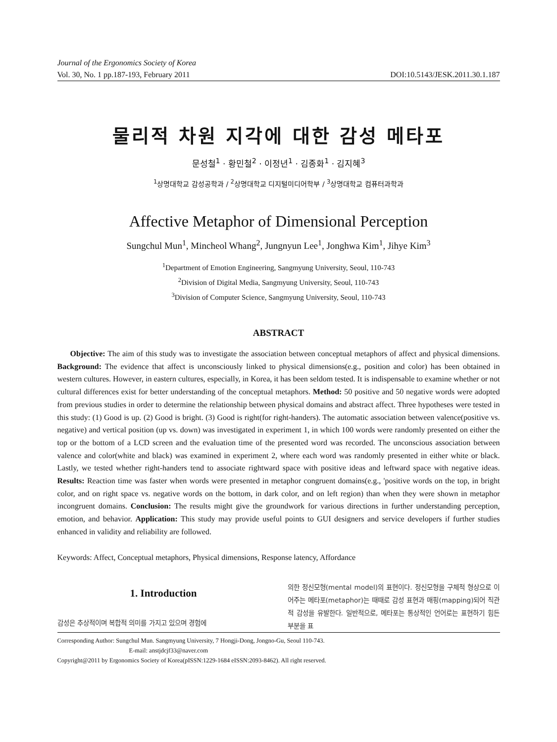Journal of the Ergonomics Society of Korea
Vol. 30, No. 1 pp.187-193, February 2011 DOI:10.5143/JESK.2011.30.1.187
물리적 차원 지각에 대한 감성 메타포
문성철<sup>1</sup> · 황민철<sup>2</sup> · 이정년<sup>1</sup> · 김종화<sup>1</sup> · 김지혜<sup>3</sup>
<sup>1</sup> 상명대학교 감성공학과 / <sup>2</sup>상명대학교 디지털미디어학부 / <sup>3</sup>상명대학교 컴퓨터과학과
Affective Metaphor of Dimensional Perception
Sungchul Mun<sup>1</sup>, Mincheol Whang<sup>2</sup>, Jungnyun Lee<sup>1</sup>, Jonghwa Kim<sup>1</sup>, Jihye Kim<sup>3</sup>
<sup>1</sup> Department of Emotion Engineering, Sangmyung University, Seoul, 110-743
<sup>2</sup> Division of Digital Media, Sangmyung University, Seoul, 110-743
<sup>3</sup> Division of Computer Science, Sangmyung University, Seoul, 110-743
ABSTRACT
Objective: The aim of this study was to investigate the association between conceptual metaphors of affect and physical dimensions. Background: The evidence that affect is unconsciously linked to physical dimensions(e.g., position and color) has been obtained in western cultures. However, in eastern cultures, especially, in Korea, it has been seldom tested. It is indispensable to examine whether or not cultural differences exist for better understanding of the conceptual metaphors. Method: 50 positive and 50 negative words were adopted from previous studies in order to determine the relationship between physical domains and abstract affect. Three hypotheses were tested in this study: (1) Good is up. (2) Good is bright. (3) Good is right(for right-handers). The automatic association between valence(positive vs. negative) and vertical position (up vs. down) was investigated in experiment 1, in which 100 words were randomly presented on either the top or the bottom of a LCD screen and the evaluation time of the presented word was recorded. The unconscious association between valence and color(white and black) was examined in experiment 2, where each word was randomly presented in either white or black. Lastly, we tested whether right-handers tend to associate rightward space with positive ideas and leftward space with negative ideas. Results: Reaction time was faster when words were presented in metaphor congruent domains(e.g., 'positive words on the top, in bright color, and on right space vs. negative words on the bottom, in dark color, and on left region) than when they were shown in metaphor incongruent domains. Conclusion: The results might give the groundwork for various directions in further understanding perception, emotion, and behavior. Application: This study may provide useful points to GUI designers and service developers if further studies enhanced in validity and reliability are followed.
Keywords: Affect, Conceptual metaphors, Physical dimensions, Response latency, Affordance
1. Introduction
감성은 추상적이며 복합적 의미를 가지고 있으며 경험에
의한 정신모형(mental model)의 표현이다. 정신모형을 구체적 형상으로 이어주는 메타포(metaphor)는 때때로 감성 표현과 매핑(mapping)되어 직관적 감성을 유발한다. 일반적으로, 메타포는 통상적인 언어로는 표현하기 힘든 부분을 표
Corresponding Author: Sungchul Mun. Sangmyung University, 7 Hongji-Dong, Jongno-Gu, Seoul 110-743.
E-mail: anstjdcjf33@naver.com
Copyright@2011 by Ergonomics Society of Korea(pISSN:1229-1684 eISSN:2093-8462). All right reserved.